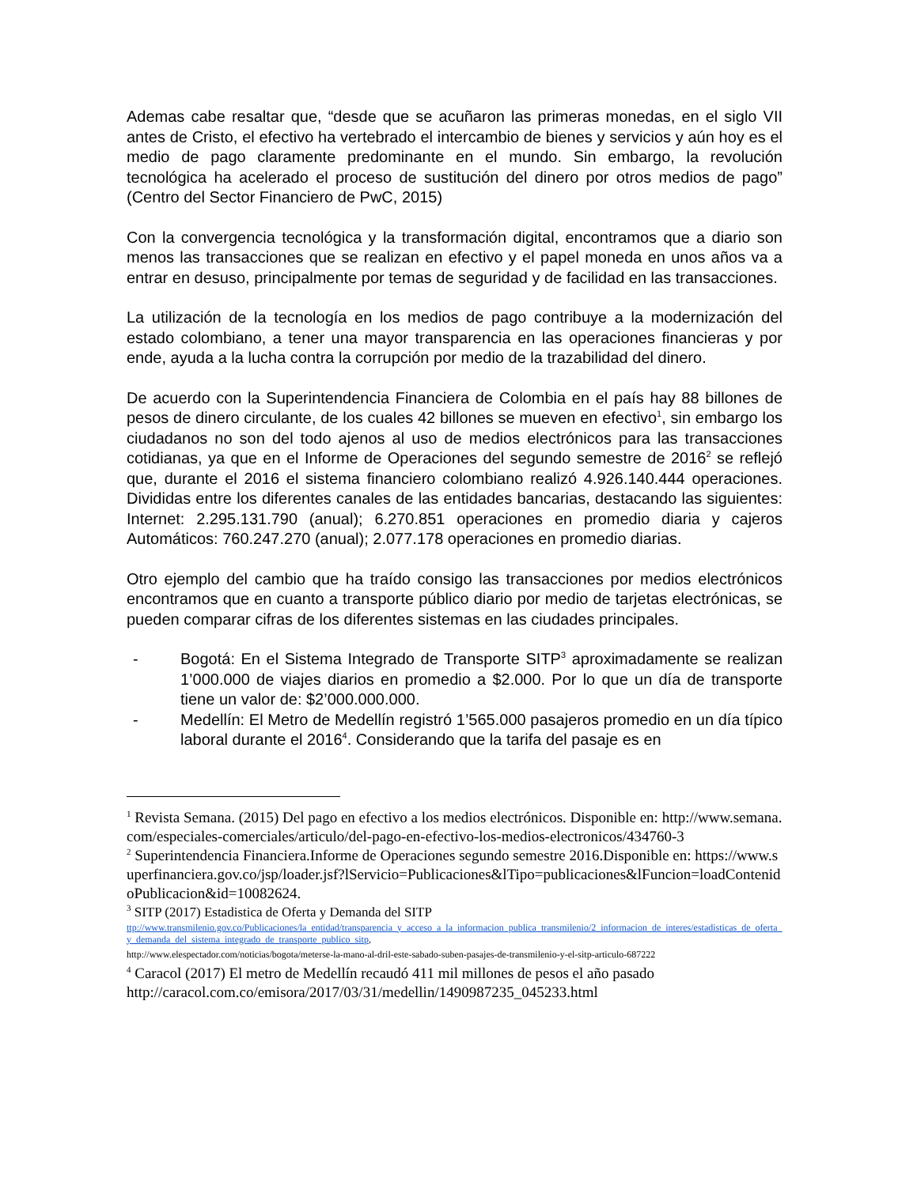Ademas cabe resaltar que, “desde que se acuñaron las primeras monedas, en el siglo VII antes de Cristo, el efectivo ha vertebrado el intercambio de bienes y servicios y aún hoy es el medio de pago claramente predominante en el mundo. Sin embargo, la revolución tecnológica ha acelerado el proceso de sustitución del dinero por otros medios de pago” (Centro del Sector Financiero de PwC, 2015)
Con la convergencia tecnológica y la transformación digital, encontramos que a diario son menos las transacciones que se realizan en efectivo y el papel moneda en unos años va a entrar en desuso, principalmente por temas de seguridad y de facilidad en las transacciones.
La utilización de la tecnología en los medios de pago contribuye a la modernización del estado colombiano, a tener una mayor transparencia en las operaciones financieras y por ende, ayuda a la lucha contra la corrupción por medio de la trazabilidad del dinero.
De acuerdo con la Superintendencia Financiera de Colombia en el país hay 88 billones de pesos de dinero circulante, de los cuales 42 billones se mueven en efectivo<sup>1</sup>, sin embargo los ciudadanos no son del todo ajenos al uso de medios electrónicos para las transacciones cotidianas, ya que en el Informe de Operaciones del segundo semestre de 2016<sup>2</sup> se reflejó que, durante el 2016 el sistema financiero colombiano realizó 4.926.140.444 operaciones. Divididas entre los diferentes canales de las entidades bancarias, destacando las siguientes: Internet: 2.295.131.790 (anual); 6.270.851 operaciones en promedio diaria y cajeros Automáticos: 760.247.270 (anual); 2.077.178 operaciones en promedio diarias.
Otro ejemplo del cambio que ha traído consigo las transacciones por medios electrónicos encontramos que en cuanto a transporte público diario por medio de tarjetas electrónicas, se pueden comparar cifras de los diferentes sistemas en las ciudades principales.
- Bogotá: En el Sistema Integrado de Transporte SITP<sup>3</sup> aproximadamente se realizan 1’000.000 de viajes diarios en promedio a $2.000. Por lo que un día de transporte tiene un valor de: $2’000.000.000.
- Medellín: El Metro de Medellín registró 1’565.000 pasajeros promedio en un día típico laboral durante el 2016<sup>4</sup>. Considerando que la tarifa del pasaje es en
<sup>1</sup> Revista Semana. (2015) Del pago en efectivo a los medios electrónicos. Disponible en: http://www.semana.com/especiales-comerciales/articulo/del-pago-en-efectivo-los-medios-electronicos/434760-3
<sup>2</sup> Superintendencia Financiera.Informe de Operaciones segundo semestre 2016.Disponible en: https://www.superfinanciera.gov.co/jsp/loader.jsf?lServicio=Publicaciones&lTipo=publicaciones&lFuncion=loadContenidoPublicacion&id=10082624.
<sup>3</sup> SITP (2017) Estadistica de Oferta y Demanda del SITP
ttp://www.transmilenio.gov.co/Publicaciones/la_entidad/transparencia_y_acceso_a_la_informacion_publica_transmilenio/2_informacion_de_interes/estadisticas_de_oferta_y_demanda_del_sistema_integrado_de_transporte_publico_sitp,
http://www.elespectador.com/noticias/bogota/meterse-la-mano-al-dril-este-sabado-suben-pasajes-de-transmilenio-y-el-sitp-articulo-687222
<sup>4</sup> Caracol (2017) El metro de Medellín recaudó 411 mil millones de pesos el año pasado
http://caracol.com.co/emisora/2017/03/31/medellin/1490987235_045233.html